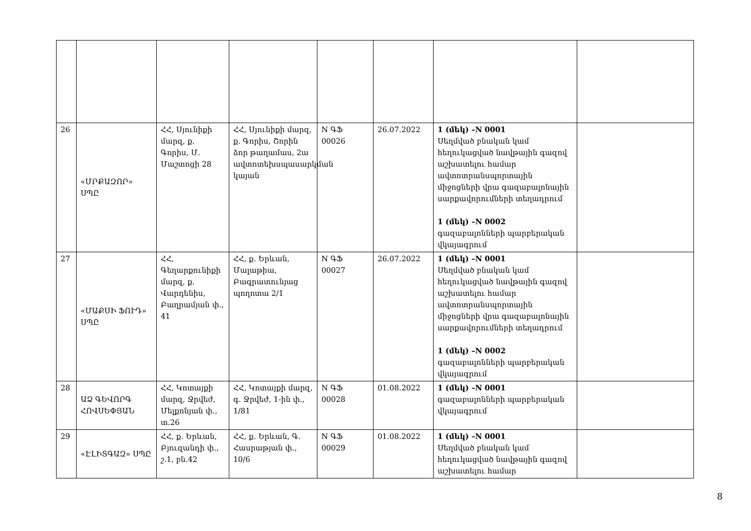| 26 | «ՄՐՔԱԶՈՐ» ՍՊԸ | ՀՀ, Սյունիքի մարզ, ք. Գորիս, Մ. Մաշտոցի 28 | ՀՀ, Սյունիքի մարզ, ք. Գորիս, Շորին ձոր թաղամաս, 2ա ավտոտեխսպասարկման կայան | N ԳՖ 00026 | 26.07.2022 | 1 (մեկ) –N 0001 Սեղմված բնական կամ հեղուկացված նավթային գազով աշխատելու համար ավտոտրանսպորտային միջոցների վրա գազաբալոնային սարքավորումների տեղադրում 1 (մեկ) –N 0002 գազաբալոնների պարբերական վկայագրում | |
| 27 | «ՄԱՔՍԻ ՖՈՒԴ» ՍՊԸ | ՀՀ, Գեղարքունիքի մարզ, ք. Վարդենիս, Բաղրամյան փ., 41 | ՀՀ, ք. Երևան, Մալաթիա, Բագրատունյաց պողոտա 2/1 | N ԳՖ 00027 | 26.07.2022 | 1 (մեկ) –N 0001 Սեղմված բնական կամ հեղուկացված նավթային գազով աշխատելու համար ավտոտրանսպորտային միջոցների վրա գազաբալոնային սարքավորումների տեղադրում 1 (մեկ) –N 0002 գազաբալոնների պարբերական վկայագրում | |
| 28 | ԱՁ ԳԵՎՈՐԳ ՀՈՎՍԵՓՅԱՆ | ՀՀ, Կոտայքի մարզ, Ջրվեժ, Մելքոնյան փ., տ.26 | ՀՀ, Կոտայքի մարզ, գ. Ջրվեժ, 1-ին փ., 1/81 | N ԳՖ 00028 | 01.08.2022 | 1 (մեկ) –N 0001 գազաբալոնների պարբերական վկայագրում | |
| 29 | «ԷԼԻՏԳԱԶ» ՍՊԸ | ՀՀ, ք. Երևան, Բյուզանդի փ., շ.1, բն.42 | ՀՀ, ք. Երևան, Գ. Հասրաթյան փ., 10/6 | N ԳՖ 00029 | 01.08.2022 | 1 (մեկ) –N 0001 Սեղմված բնական կամ հեղուկացված նավթային գազով աշխատելու համար | |
8